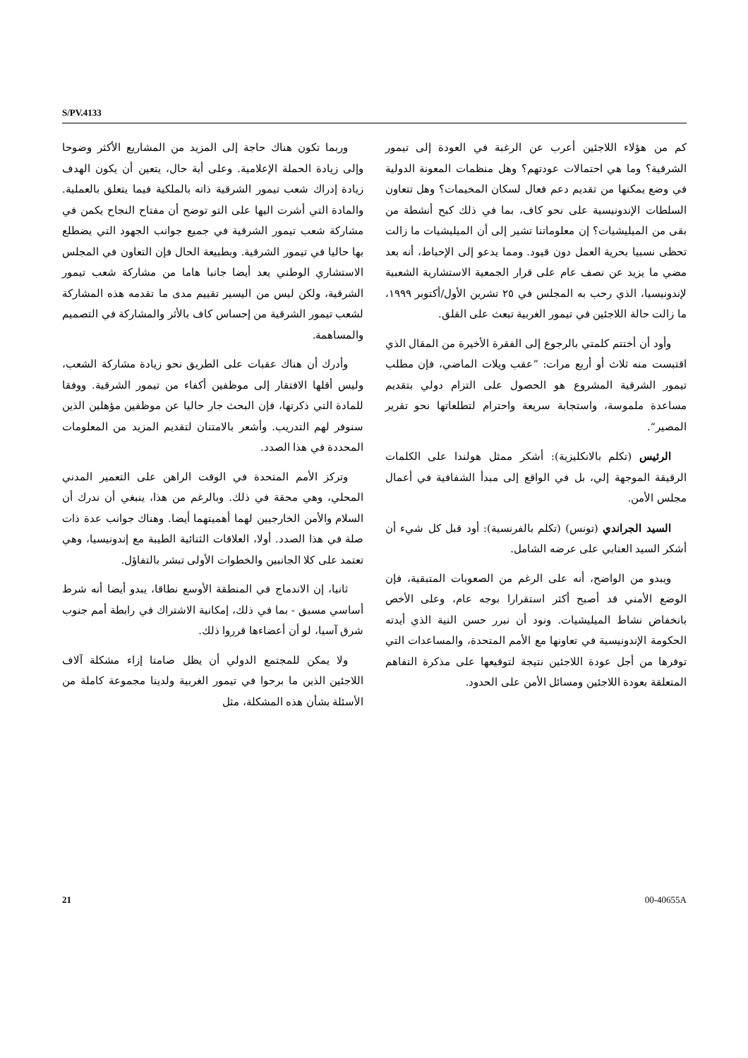S/PV.4133
وربما تكون هناك حاجة إلى المزيد من المشاريع الأكثر وضوحا وإلى زيادة الحملة الإعلامية. وعلى أية حال، يتعين أن يكون الهدف زيادة إدراك شعب تيمور الشرقية ذاته بالملكية فيما يتعلق بالعملية. والمادة التي أشرت اليها على التو توضح أن مفتاح النجاح يكمن في مشاركة شعب تيمور الشرقية في جميع جوانب الجهود التي يضطلع بها حاليا في تيمور الشرقية. وبطبيعة الحال فإن التعاون في المجلس الاستشاري الوطني يعد أيضا جانبا هاما من مشاركة شعب تيمور الشرقية، ولكن ليس من اليسير تقييم مدى ما تقدمه هذه المشاركة لشعب تيمور الشرقية من إحساس كاف بالأثر والمشاركة في التصميم والمساهمة.
وأدرك أن هناك عقبات على الطريق نحو زيادة مشاركة الشعب، وليس أقلها الافتقار إلى موظفين أكفاء من تيمور الشرقية. ووفقا للمادة التي ذكرتها، فإن البحث جار حاليا عن موظفين مؤهلين الذين سنوفر لهم التدريب. وأشعر بالامتنان لتقديم المزيد من المعلومات المحددة في هذا الصدد.
وتركز الأمم المتحدة في الوقت الراهن على التعمير المدني المحلي، وهي محقة في ذلك. وبالرغم من هذا، ينبغي أن ندرك أن السلام والأمن الخارجيين لهما أهميتهما أيضا. وهناك جوانب عدة ذات صلة في هذا الصدد. أولا، العلاقات الثنائية الطيبة مع إندونيسيا، وهي تعتمد على كلا الجانبين والخطوات الأولى تبشر بالتفاؤل.
ثانيا، إن الاندماج في المنطقة الأوسع نطاقا، يبدو أيضا أنه شرط أساسي مسبق - بما في ذلك، إمكانية الاشتراك في رابطة أمم جنوب شرق آسيا، لو أن أعضاءها قرروا ذلك.
ولا يمكن للمجتمع الدولي أن يظل صامتا إزاء مشكلة آلاف اللاجئين الذين ما برحوا في تيمور الغربية ولدينا مجموعة كاملة من الأسئلة بشأن هذه المشكلة، مثل
كم من هؤلاء اللاجئين أعرب عن الرغبة في العودة إلى تيمور الشرقية؟ وما هي احتمالات عودتهم؟ وهل منظمات المعونة الدولية في وضع يمكنها من تقديم دعم فعال لسكان المخيمات؟ وهل تتعاون السلطات الإندونيسية على نحو كاف، بما في ذلك كبح أنشطة من بقى من الميليشيات؟ إن معلوماتنا تشير إلى أن الميليشيات ما زالت تحظى نسبيا بحرية العمل دون قيود. ومما يدعو إلى الإحباط، أنه بعد مضي ما يزيد عن نصف عام على قرار الجمعية الاستشارية الشعبية لإندونيسيا، الذي رحب به المجلس في ٢٥ تشرين الأول/أكتوبر ١٩٩٩، ما زالت حالة اللاجئين في تيمور الغربية تبعث على القلق.
وأود أن أختتم كلمتي بالرجوع إلى الفقرة الأخيرة من المقال الذي اقتبست منه ثلاث أو أربع مرات: ”عقب ويلات الماضي، فإن مطلب تيمور الشرقية المشروع هو الحصول على التزام دولي بتقديم مساعدة ملموسة، واستجابة سريعة واحترام لتطلعاتها نحو تقرير المصير“.
الرئيس (تكلم بالانكليزية): أشكر ممثل هولندا على الكلمات الرقيقة الموجهة إلي، بل في الواقع إلى مبدأ الشفافية في أعمال مجلس الأمن.
السيد الجراندي (تونس) (تكلم بالفرنسية): أود قبل كل شيء أن أشكر السيد العنابي على عرضه الشامل.
ويبدو من الواضح، أنه على الرغم من الصعوبات المتبقية، فإن الوضع الأمني قد أصبح أكثر استقرارا بوجه عام، وعلى الأخص بانخفاض نشاط الميليشيات. ونود أن نبرر حسن النية الذي أيدته الحكومة الإندونيسية في تعاونها مع الأمم المتحدة، والمساعدات التي توفرها من أجل عودة اللاجئين نتيجة لتوقيعها على مذكرة التفاهم المتعلقة بعودة اللاجئين ومسائل الأمن على الحدود.
21 00-40655A